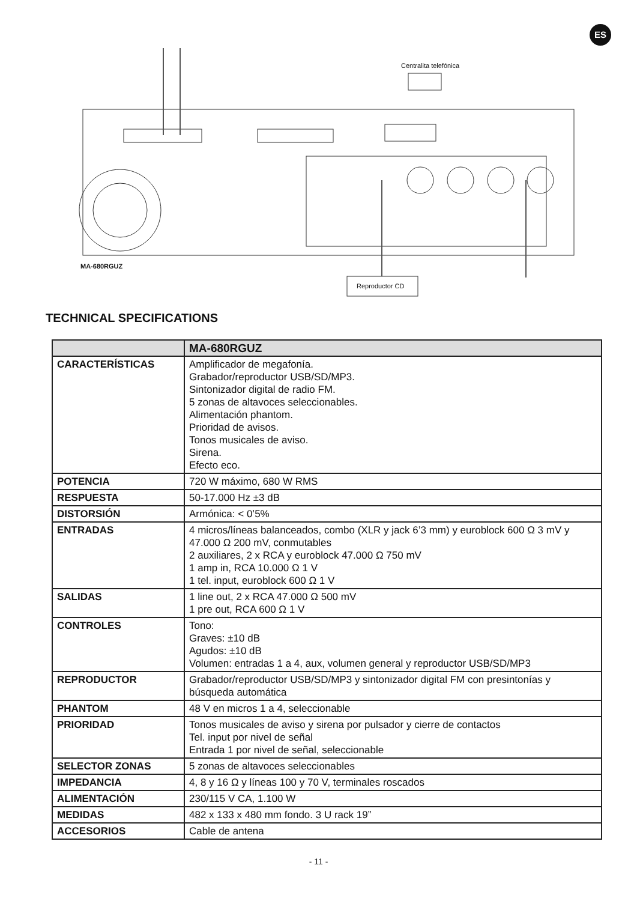ES
Centralita telefónica
MA-680RGUZ
Reproductor CD
TECHNICAL SPECIFICATIONS
| | MA-680RGUZ |
| --- | --- |
| CARACTERÍSTICAS | Amplificador de megafonía. Grabador/reproductor USB/SD/MP3. Sintonizador digital de radio FM. 5 zonas de altavoces seleccionables. Alimentación phantom. Prioridad de avisos. Tonos musicales de aviso. Sirena. Efecto eco. |
| POTENCIA | 720 W máximo, 680 W RMS |
| RESPUESTA | 50-17.000 Hz ±3 dB |
| DISTORSIÓN | Armónica: < 0’5% |
| ENTRADAS | 4 micros/líneas balanceados, combo (XLR y jack 6’3 mm) y euroblock 600 Ω 3 mV y 47.000 Ω 200 mV, conmutables 2 auxiliares, 2 x RCA y euroblock 47.000 Ω 750 mV 1 amp in, RCA 10.000 Ω 1 V 1 tel. input, euroblock 600 Ω 1 V |
| SALIDAS | 1 line out, 2 x RCA 47.000 Ω 500 mV 1 pre out, RCA 600 Ω 1 V |
| CONTROLES | Tono: Graves: ±10 dB Agudos: ±10 dB Volumen: entradas 1 a 4, aux, volumen general y reproductor USB/SD/MP3 |
| REPRODUCTOR | Grabador/reproductor USB/SD/MP3 y sintonizador digital FM con presintonías y búsqueda automática |
| PHANTOM | 48 V en micros 1 a 4, seleccionable |
| PRIORIDAD | Tonos musicales de aviso y sirena por pulsador y cierre de contactos Tel. input por nivel de señal Entrada 1 por nivel de señal, seleccionable |
| SELECTOR ZONAS | 5 zonas de altavoces seleccionables |
| IMPEDANCIA | 4, 8 y 16 Ω y líneas 100 y 70 V, terminales roscados |
| ALIMENTACIÓN | 230/115 V CA, 1.100 W |
| MEDIDAS | 482 x 133 x 480 mm fondo. 3 U rack 19” |
| ACCESORIOS | Cable de antena |
- 11 -